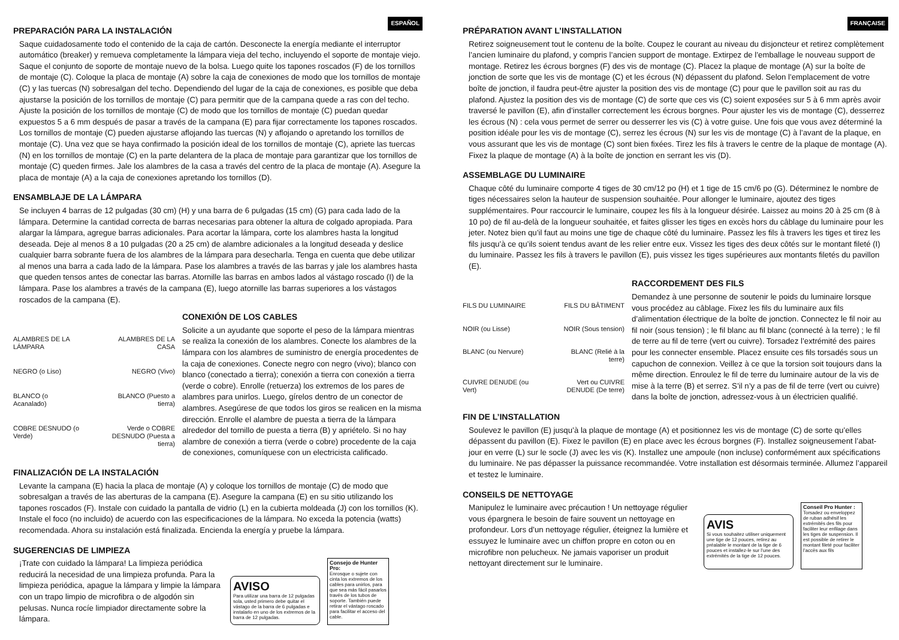ESPAÑOL
PREPARACIÓN PARA LA INSTALACIÓN
Saque cuidadosamente todo el contenido de la caja de cartón. Desconecte la energía mediante el interruptor automático (breaker) y remueva completamente la lámpara vieja del techo, incluyendo el soporte de montaje viejo. Saque el conjunto de soporte de montaje nuevo de la bolsa. Luego quite los tapones roscados (F) de los tornillos de montaje (C). Coloque la placa de montaje (A) sobre la caja de conexiones de modo que los tornillos de montaje (C) y las tuercas (N) sobresalgan del techo. Dependiendo del lugar de la caja de conexiones, es posible que deba ajustarse la posición de los tornillos de montaje (C) para permitir que de la campana quede a ras con del techo. Ajuste la posición de los tornillos de montaje (C) de modo que los tornillos de montaje (C) puedan quedar expuestos 5 a 6 mm después de pasar a través de la campana (E) para fijar correctamente los tapones roscados. Los tornillos de montaje (C) pueden ajustarse aflojando las tuercas (N) y aflojando o apretando los tornillos de montaje (C). Una vez que se haya confirmado la posición ideal de los tornillos de montaje (C), apriete las tuercas (N) en los tornillos de montaje (C) en la parte delantera de la placa de montaje para garantizar que los tornillos de montaje (C) queden firmes. Jale los alambres de la casa a través del centro de la placa de montaje (A). Asegure la placa de montaje (A) a la caja de conexiones apretando los tornillos (D).
ENSAMBLAJE DE LA LÁMPARA
Se incluyen 4 barras de 12 pulgadas (30 cm) (H) y una barra de 6 pulgadas (15 cm) (G) para cada lado de la lámpara. Determine la cantidad correcta de barras necesarias para obtener la altura de colgado apropiada. Para alargar la lámpara, agregue barras adicionales. Para acortar la lámpara, corte los alambres hasta la longitud deseada. Deje al menos 8 a 10 pulgadas (20 a 25 cm) de alambre adicionales a la longitud deseada y deslice cualquier barra sobrante fuera de los alambres de la lámpara para desecharla. Tenga en cuenta que debe utilizar al menos una barra a cada lado de la lámpara. Pase los alambres a través de las barras y jale los alambres hasta que queden tensos antes de conectar las barras. Atornille las barras en ambos lados al vástago roscado (I) de la lámpara. Pase los alambres a través de la campana (E), luego atornille las barras superiores a los vástagos roscados de la campana (E).
ALAMBRES DE LA LÁMPARA
ALAMBRES DE LA CASA
NEGRO (o Liso)
NEGRO (Vivo)
BLANCO (o Acanalado)
BLANCO (Puesto a tierra)
COBRE DESNUDO (o Verde)
Verde o COBRE DESNUDO (Puesta a tierra)
CONEXIÓN DE LOS CABLES
Solicite a un ayudante que soporte el peso de la lámpara mientras se realiza la conexión de los alambres. Conecte los alambres de la lámpara con los alambres de suministro de energía procedentes de la caja de conexiones. Conecte negro con negro (vivo); blanco con blanco (conectado a tierra); conexión a tierra con conexión a tierra (verde o cobre). Enrolle (retuerza) los extremos de los pares de alambres para unirlos. Luego, gírelos dentro de un conector de alambres. Asegúrese de que todos los giros se realicen en la misma dirección. Enrolle el alambre de puesta a tierra de la lámpara alrededor del tornillo de puesta a tierra (B) y apriételo. Si no hay alambre de conexión a tierra (verde o cobre) procedente de la caja de conexiones, comuníquese con un electricista calificado.
FINALIZACIÓN DE LA INSTALACIÓN
Levante la campana (E) hacia la placa de montaje (A) y coloque los tornillos de montaje (C) de modo que sobresalgan a través de las aberturas de la campana (E). Asegure la campana (E) en su sitio utilizando los tapones roscados (F). Instale con cuidado la pantalla de vidrio (L) en la cubierta moldeada (J) con los tornillos (K). Instale el foco (no incluido) de acuerdo con las especificaciones de la lámpara. No exceda la potencia (watts) recomendada. Ahora su instalación está finalizada. Encienda la energía y pruebe la lámpara.
SUGERENCIAS DE LIMPIEZA
¡Trate con cuidado la lámpara! La limpieza periódica reducirá la necesidad de una limpieza profunda. Para la limpieza periódica, apague la lámpara y limpie la lámpara con un trapo limpio de microfibra o de algodón sin pelusas. Nunca rocíe limpiador directamente sobre la lámpara.
AVISO
Para utilizar una barra de 12 pulgadas sola, usted primero debe quitar el vástago de la barra de 6 pulgadas e instalarlo en uno de los extremos de la barra de 12 pulgadas.
Consejo de Hunter Pro:
Enrosque o sujete con cinta los extremos de los cables para unirlos, para que sea más fácil pasarlos través de los tubos de soporte. También puede retirar el vástago roscado para facilitar el acceso del cable.
FRANÇAISE
PRÉPARATION AVANT L’INSTALLATION
Retirez soigneusement tout le contenu de la boîte. Coupez le courant au niveau du disjoncteur et retirez complètement l’ancien luminaire du plafond, y compris l’ancien support de montage. Extirpez de l’emballage le nouveau support de montage. Retirez les écrous borgnes (F) des vis de montage (C). Placez la plaque de montage (A) sur la boîte de jonction de sorte que les vis de montage (C) et les écrous (N) dépassent du plafond. Selon l’emplacement de votre boîte de jonction, il faudra peut-être ajuster la position des vis de montage (C) pour que le pavillon soit au ras du plafond. Ajustez la position des vis de montage (C) de sorte que ces vis (C) soient exposées sur 5 à 6 mm après avoir traversé le pavillon (E), afin d’installer correctement les écrous borgnes. Pour ajuster les vis de montage (C), desserrez les écrous (N) : cela vous permet de serrer ou desserrer les vis (C) à votre guise. Une fois que vous avez déterminé la position idéale pour les vis de montage (C), serrez les écrous (N) sur les vis de montage (C) à l’avant de la plaque, en vous assurant que les vis de montage (C) sont bien fixées. Tirez les fils à travers le centre de la plaque de montage (A). Fixez la plaque de montage (A) à la boîte de jonction en serrant les vis (D).
ASSEMBLAGE DU LUMINAIRE
Chaque côté du luminaire comporte 4 tiges de 30 cm/12 po (H) et 1 tige de 15 cm/6 po (G). Déterminez le nombre de tiges nécessaires selon la hauteur de suspension souhaitée. Pour allonger le luminaire, ajoutez des tiges supplémentaires. Pour raccourcir le luminaire, coupez les fils à la longueur désirée. Laissez au moins 20 à 25 cm (8 à 10 po) de fil au-delà de la longueur souhaitée, et faites glisser les tiges en excès hors du câblage du luminaire pour les jeter. Notez bien qu’il faut au moins une tige de chaque côté du luminaire. Passez les fils à travers les tiges et tirez les fils jusqu’à ce qu’ils soient tendus avant de les relier entre eux. Vissez les tiges des deux côtés sur le montant fileté (I) du luminaire. Passez les fils à travers le pavillon (E), puis vissez les tiges supérieures aux montants filetés du pavillon (E).
FILS DU LUMINAIRE
FILS DU BÂTIMENT
NOIR (ou Lisse)
NOIR (Sous tension)
BLANC (ou Nervure)
BLANC (Relié à la terre)
CUIVRE DENUDE (ou Vert)
Vert ou CUIVRE DENUDE (De terre)
RACCORDEMENT DES FILS
Demandez à une personne de soutenir le poids du luminaire lorsque vous procédez au câblage. Fixez les fils du luminaire aux fils d’alimentation électrique de la boîte de jonction. Connectez le fil noir au fil noir (sous tension) ; le fil blanc au fil blanc (connecté à la terre) ; le fil de terre au fil de terre (vert ou cuivre). Torsadez l’extrémité des paires pour les connecter ensemble. Placez ensuite ces fils torsadés sous un capuchon de connexion. Veillez à ce que la torsion soit toujours dans la même direction. Enroulez le fil de terre du luminaire autour de la vis de mise à la terre (B) et serrez. S’il n’y a pas de fil de terre (vert ou cuivre) dans la boîte de jonction, adressez-vous à un électricien qualifié.
FIN DE L’INSTALLATION
Soulevez le pavillon (E) jusqu’à la plaque de montage (A) et positionnez les vis de montage (C) de sorte qu’elles dépassent du pavillon (E). Fixez le pavillon (E) en place avec les écrous borgnes (F). Installez soigneusement l’abat-jour en verre (L) sur le socle (J) avec les vis (K). Installez une ampoule (non incluse) conformément aux spécifications du luminaire. Ne pas dépasser la puissance recommandée. Votre installation est désormais terminée. Allumez l’appareil et testez le luminaire.
CONSEILS DE NETTOYAGE
Manipulez le luminaire avec précaution ! Un nettoyage régulier vous épargnera le besoin de faire souvent un nettoyage en profondeur. Lors d’un nettoyage régulier, éteignez la lumière et essuyez le luminaire avec un chiffon propre en coton ou en microfibre non pelucheux. Ne jamais vaporiser un produit nettoyant directement sur le luminaire.
AVIS
Si vous souhaitez utiliser uniquement une tige de 12 pouces, retirez au préalable le montant de la tige de 6 pouces et installez-le sur l’une des extrémités de la tige de 12 pouces.
Conseil Pro Hunter :
Torsadez ou enveloppez de ruban adhésif les extrémités des fils pour faciliter leur enfilage dans les tiges de suspension. Il est possible de retirer le montant fileté pour faciliter l’accès aux fils